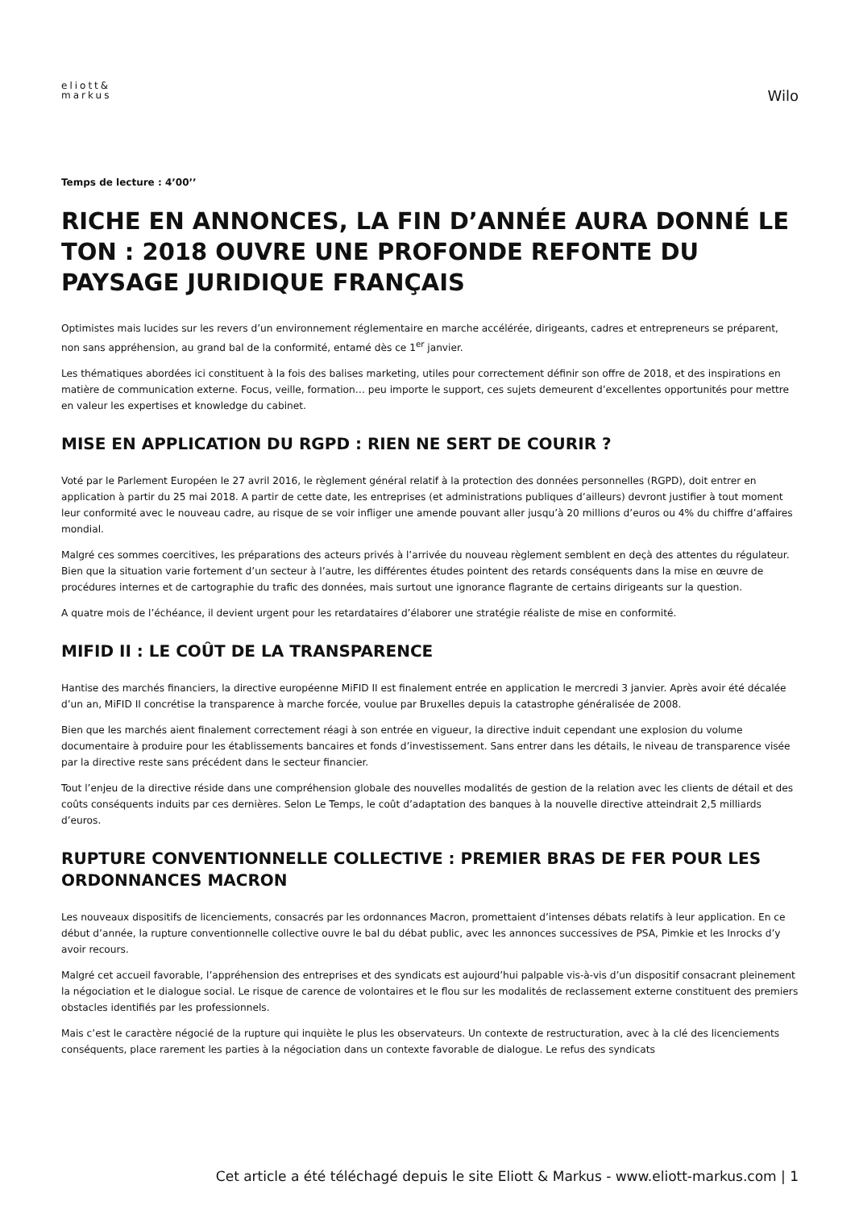eliott&
markus
Wilo
Temps de lecture : 4’00’’
RICHE EN ANNONCES, LA FIN D’ANNÉE AURA DONNÉ LE TON : 2018 OUVRE UNE PROFONDE REFONTE DU PAYSAGE JURIDIQUE FRANÇAIS
Optimistes mais lucides sur les revers d’un environnement réglementaire en marche accélérée, dirigeants, cadres et entrepreneurs se préparent, non sans appréhension, au grand bal de la conformité, entamé dès ce 1<sup>er</sup> janvier.
Les thématiques abordées ici constituent à la fois des balises marketing, utiles pour correctement définir son offre de 2018, et des inspirations en matière de communication externe. Focus, veille, formation… peu importe le support, ces sujets demeurent d’excellentes opportunités pour mettre en valeur les expertises et knowledge du cabinet.
MISE EN APPLICATION DU RGPD : RIEN NE SERT DE COURIR ?
Voté par le Parlement Européen le 27 avril 2016, le règlement général relatif à la protection des données personnelles (RGPD), doit entrer en application à partir du 25 mai 2018. A partir de cette date, les entreprises (et administrations publiques d’ailleurs) devront justifier à tout moment leur conformité avec le nouveau cadre, au risque de se voir infliger une amende pouvant aller jusqu’à 20 millions d’euros ou 4% du chiffre d’affaires mondial.
Malgré ces sommes coercitives, les préparations des acteurs privés à l’arrivée du nouveau règlement semblent en deçà des attentes du régulateur. Bien que la situation varie fortement d’un secteur à l’autre, les différentes études pointent des retards conséquents dans la mise en œuvre de procédures internes et de cartographie du trafic des données, mais surtout une ignorance flagrante de certains dirigeants sur la question.
A quatre mois de l’échéance, il devient urgent pour les retardataires d’élaborer une stratégie réaliste de mise en conformité.
MIFID II : LE COÛT DE LA TRANSPARENCE
Hantise des marchés financiers, la directive européenne MiFID II est finalement entrée en application le mercredi 3 janvier. Après avoir été décalée d’un an, MiFID II concrétise la transparence à marche forcée, voulue par Bruxelles depuis la catastrophe généralisée de 2008.
Bien que les marchés aient finalement correctement réagi à son entrée en vigueur, la directive induit cependant une explosion du volume documentaire à produire pour les établissements bancaires et fonds d’investissement. Sans entrer dans les détails, le niveau de transparence visée par la directive reste sans précédent dans le secteur financier.
Tout l’enjeu de la directive réside dans une compréhension globale des nouvelles modalités de gestion de la relation avec les clients de détail et des coûts conséquents induits par ces dernières. Selon Le Temps, le coût d’adaptation des banques à la nouvelle directive atteindrait 2,5 milliards d’euros.
RUPTURE CONVENTIONNELLE COLLECTIVE : PREMIER BRAS DE FER POUR LES ORDONNANCES MACRON
Les nouveaux dispositifs de licenciements, consacrés par les ordonnances Macron, promettaient d’intenses débats relatifs à leur application. En ce début d’année, la rupture conventionnelle collective ouvre le bal du débat public, avec les annonces successives de PSA, Pimkie et les Inrocks d’y avoir recours.
Malgré cet accueil favorable, l’appréhension des entreprises et des syndicats est aujourd’hui palpable vis-à-vis d’un dispositif consacrant pleinement la négociation et le dialogue social. Le risque de carence de volontaires et le flou sur les modalités de reclassement externe constituent des premiers obstacles identifiés par les professionnels.
Mais c’est le caractère négocié de la rupture qui inquiète le plus les observateurs. Un contexte de restructuration, avec à la clé des licenciements conséquents, place rarement les parties à la négociation dans un contexte favorable de dialogue. Le refus des syndicats
Cet article a été téléchagé depuis le site Eliott & Markus - www.eliott-markus.com | 1